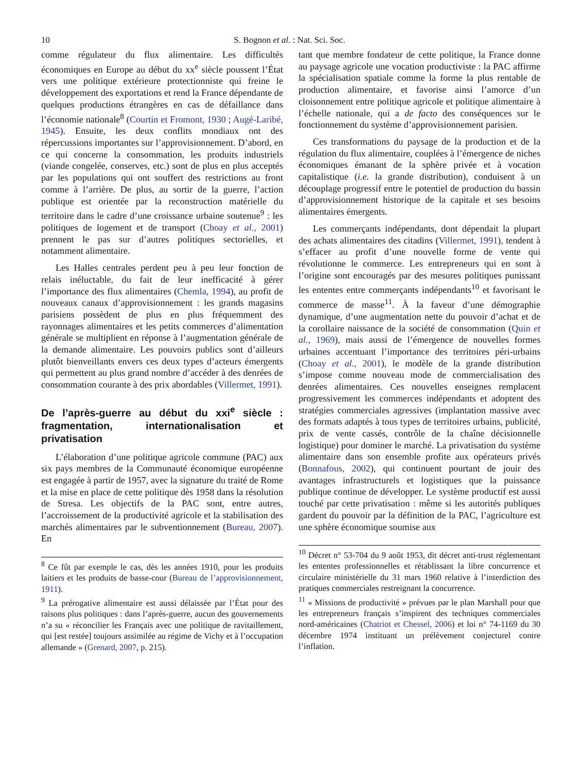10
S. Bognon et al. : Nat. Sci. Soc.
comme régulateur du flux alimentaire. Les difficultés économiques en Europe au début du xx<sup>e</sup> siècle poussent l’État vers une politique extérieure protectionniste qui freine le développement des exportations et rend la France dépendante de quelques productions étrangères en cas de défaillance dans l’économie nationale<sup>8</sup> (Courtin et Fromont, 1930 ; Augé-Laribé, 1945). Ensuite, les deux conflits mondiaux ont des répercussions importantes sur l’approvisionnement. D’abord, en ce qui concerne la consommation, les produits industriels (viande congelée, conserves, etc.) sont de plus en plus acceptés par les populations qui ont souffert des restrictions au front comme à l’arrière. De plus, au sortir de la guerre, l’action publique est orientée par la reconstruction matérielle du territoire dans le cadre d’une croissance urbaine soutenue<sup>9</sup> : les politiques de logement et de transport (Choay et al., 2001) prennent le pas sur d’autres politiques sectorielles, et notamment alimentaire.
Les Halles centrales perdent peu à peu leur fonction de relais inéluctable, du fait de leur inefficacité à gérer l’importance des flux alimentaires (Chemla, 1994), au profit de nouveaux canaux d’approvisionnement : les grands magasins parisiens possèdent de plus en plus fréquemment des rayonnages alimentaires et les petits commerces d’alimentation générale se multiplient en réponse à l’augmentation générale de la demande alimentaire. Les pouvoirs publics sont d’ailleurs plutôt bienveillants envers ces deux types d’acteurs émergents qui permettent au plus grand nombre d’accéder à des denrées de consommation courante à des prix abordables (Villermet, 1991).
De l’après-guerre au début du xxi<sup>e</sup> siècle : fragmentation, internationalisation et privatisation
L’élaboration d’une politique agricole commune (PAC) aux six pays membres de la Communauté économique européenne est engagée à partir de 1957, avec la signature du traité de Rome et la mise en place de cette politique dès 1958 dans la résolution de Stresa. Les objectifs de la PAC sont, entre autres, l’accroissement de la productivité agricole et la stabilisation des marchés alimentaires par le subventionnement (Bureau, 2007). En
<sup>8</sup> Ce fût par exemple le cas, dès les années 1910, pour les produits laitiers et les produits de basse-cour (Bureau de l’approvisionnement, 1911).
<sup>9</sup> La prérogative alimentaire est aussi délaissée par l’État pour des raisons plus politiques : dans l’après-guerre, aucun des gouvernements n’a su « réconcilier les Français avec une politique de ravitaillement, qui [est restée] toujours assimilée au régime de Vichy et à l’occupation allemande » (Grenard, 2007, p. 215).
tant que membre fondateur de cette politique, la France donne au paysage agricole une vocation productiviste : la PAC affirme la spécialisation spatiale comme la forme la plus rentable de production alimentaire, et favorise ainsi l’amorce d’un cloisonnement entre politique agricole et politique alimentaire à l’échelle nationale, qui a de facto des conséquences sur le fonctionnement du système d’approvisionnement parisien.
Ces transformations du paysage de la production et de la régulation du flux alimentaire, couplées à l’émergence de niches économiques émanant de la sphère privée et à vocation capitalistique (i.e. la grande distribution), conduisent à un découplage progressif entre le potentiel de production du bassin d’approvisionnement historique de la capitale et ses besoins alimentaires émergents.
Les commerçants indépendants, dont dépendait la plupart des achats alimentaires des citadins (Villermet, 1991), tendent à s’effacer au profit d’une nouvelle forme de vente qui révolutionne le commerce. Les entrepreneurs qui en sont à l’origine sont encouragés par des mesures politiques punissant les ententes entre commerçants indépendants<sup>10</sup> et favorisant le commerce de masse<sup>11</sup>. À la faveur d’une démographie dynamique, d’une augmentation nette du pouvoir d’achat et de la corollaire naissance de la société de consommation (Quin et al., 1969), mais aussi de l’émergence de nouvelles formes urbaines accentuant l’importance des territoires péri-urbains (Choay et al., 2001), le modèle de la grande distribution s’impose comme nouveau mode de commercialisation des denrées alimentaires. Ces nouvelles enseignes remplacent progressivement les commerces indépendants et adoptent des stratégies commerciales agressives (implantation massive avec des formats adaptés à tous types de territoires urbains, publicité, prix de vente cassés, contrôle de la chaîne décisionnelle logistique) pour dominer le marché. La privatisation du système alimentaire dans son ensemble profite aux opérateurs privés (Bonnafous, 2002), qui continuent pourtant de jouir des avantages infrastructurels et logistiques que la puissance publique continue de développer. Le système productif est aussi touché par cette privatisation : même si les autorités publiques gardent du pouvoir par la définition de la PAC, l’agriculture est une sphère économique soumise aux
<sup>10</sup> Décret n° 53-704 du 9 août 1953, dit décret anti-trust réglementant les ententes professionnelles et rétablissant la libre concurrence et circulaire ministérielle du 31 mars 1960 relative à l’interdiction des pratiques commerciales restreignant la concurrence.
<sup>11</sup> « Missions de productivité » prévues par le plan Marshall pour que les entrepreneurs français s’inspirent des techniques commerciales nord-américaines (Chatriot et Chessel, 2006) et loi n° 74-1169 du 30 décembre 1974 instituant un prélèvement conjecturel contre l’inflation.